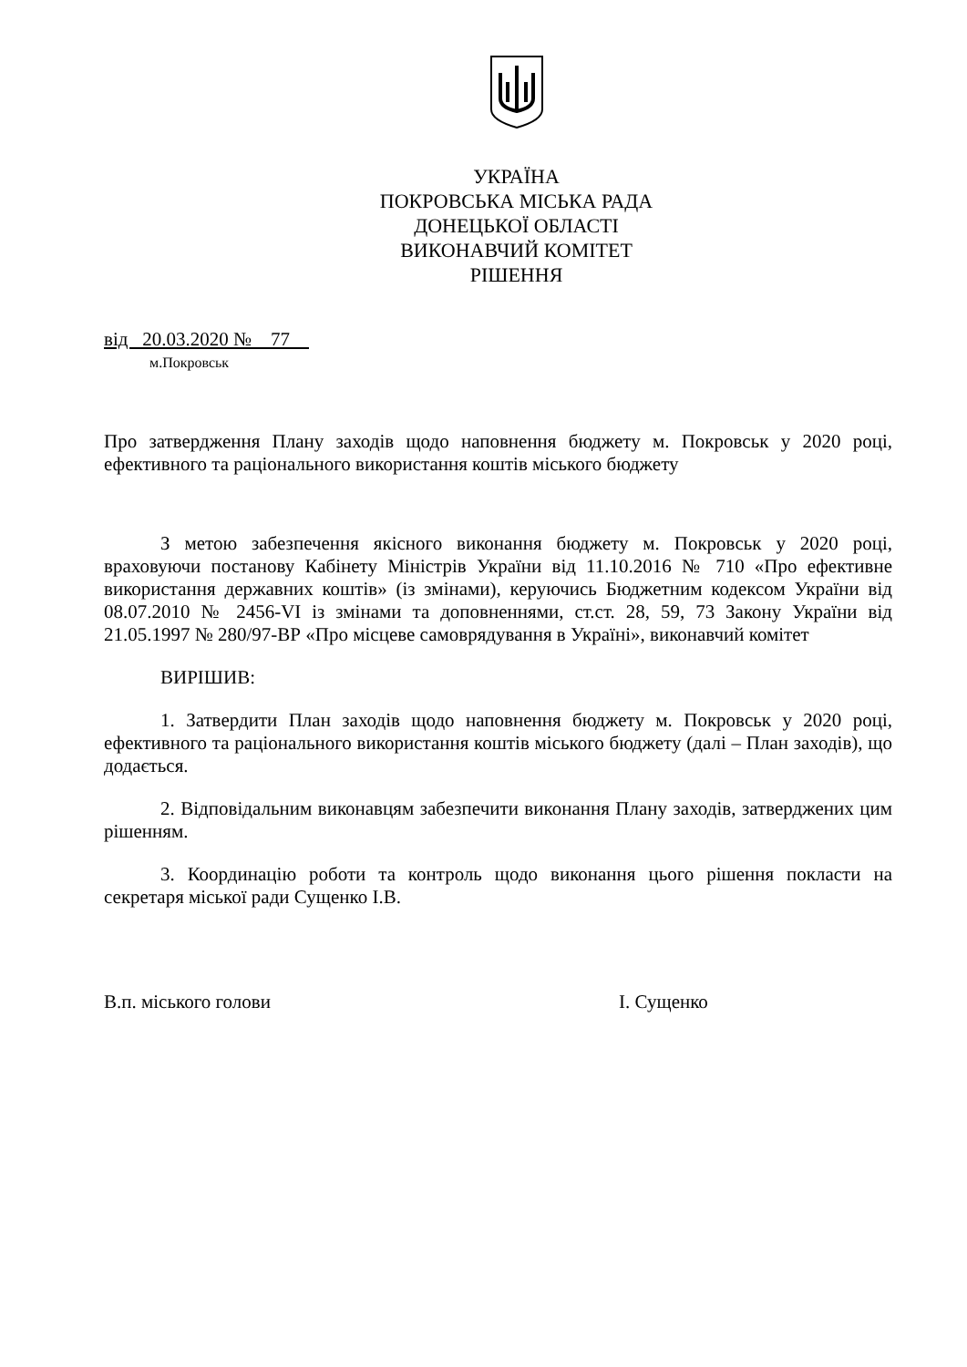УКРАЇНА
ПОКРОВСЬКА МІСЬКА РАДА
ДОНЕЦЬКОЇ ОБЛАСТІ
ВИКОНАВЧИЙ КОМІТЕТ
РІШЕННЯ
від 20.03.2020 № 77
м.Покровськ
Про затвердження Плану заходів щодо наповнення бюджету м. Покровськ у 2020 році, ефективного та раціонального використання коштів міського бюджету
З метою забезпечення якісного виконання бюджету м. Покровськ у 2020 році, враховуючи постанову Кабінету Міністрів України від 11.10.2016 № 710 «Про ефективне використання державних коштів» (із змінами), керуючись Бюджетним кодексом України від 08.07.2010 № 2456-VI із змінами та доповненнями, ст.ст. 28, 59, 73 Закону України від 21.05.1997 № 280/97-ВР «Про місцеве самоврядування в Україні», виконавчий комітет
ВИРІШИВ:
1. Затвердити План заходів щодо наповнення бюджету м. Покровськ у 2020 році, ефективного та раціонального використання коштів міського бюджету (далі – План заходів), що додається.
2. Відповідальним виконавцям забезпечити виконання Плану заходів, затверджених цим рішенням.
3. Координацію роботи та контроль щодо виконання цього рішення покласти на секретаря міської ради Сущенко І.В.
В.п. міського голови І. Сущенко